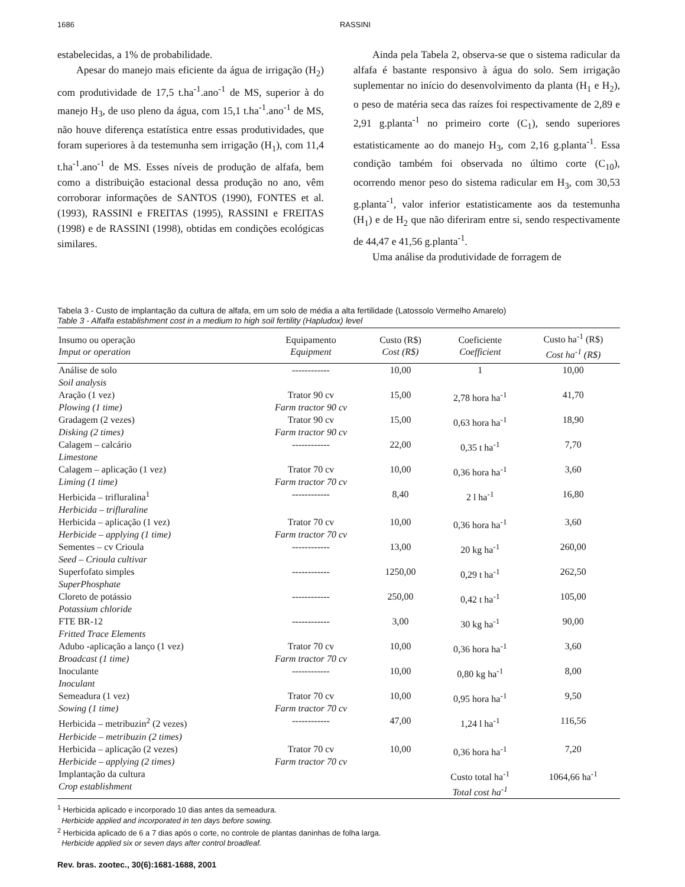1686 RASSINI
estabelecidas, a 1% de probabilidade.
Apesar do manejo mais eficiente da água de irrigação (H<sub>2</sub>) com produtividade de 17,5 t.ha<sup>-1</sup>.ano<sup>-1</sup> de MS, superior à do manejo H<sub>3</sub>, de uso pleno da água, com 15,1 t.ha<sup>-1</sup>.ano<sup>-1</sup> de MS, não houve diferença estatística entre essas produtividades, que foram superiores à da testemunha sem irrigação (H<sub>1</sub>), com 11,4 t.ha<sup>-1</sup>.ano<sup>-1</sup> de MS. Esses níveis de produção de alfafa, bem como a distribuição estacional dessa produção no ano, vêm corroborar informações de SANTOS (1990), FONTES et al. (1993), RASSINI e FREITAS (1995), RASSINI e FREITAS (1998) e de RASSINI (1998), obtidas em condições ecológicas similares.
Ainda pela Tabela 2, observa-se que o sistema radicular da alfafa é bastante responsivo à água do solo. Sem irrigação suplementar no início do desenvolvimento da planta (H<sub>1</sub> e H<sub>2</sub>), o peso de matéria seca das raízes foi respectivamente de 2,89 e 2,91 g.planta<sup>-1</sup> no primeiro corte (C<sub>1</sub>), sendo superiores estatisticamente ao do manejo H<sub>3</sub>, com 2,16 g.planta<sup>-1</sup>. Essa condição também foi observada no último corte (C<sub>10</sub>), ocorrendo menor peso do sistema radicular em H<sub>3</sub>, com 30,53 g.planta<sup>-1</sup>, valor inferior estatisticamente aos da testemunha (H<sub>1</sub>) e de H<sub>2</sub> que não diferiram entre si, sendo respectivamente de 44,47 e 41,56 g.planta<sup>-1</sup>.
Uma análise da produtividade de forragem de
Tabela 3 - Custo de implantação da cultura de alfafa, em um solo de média a alta fertilidade (Latossolo Vermelho Amarelo)
Table 3 - Alfalfa establishment cost in a medium to high soil fertility (Hapludox) level
| Insumo ou operação Imput or operation | Equipamento Equipment | Custo (R$) Cost (R$) | Coeficiente Coefficient | Custo ha<sup>-1</sup> (R$) Cost ha<sup>-1</sup> (R$) |
| --- | --- | --- | --- | --- |
| Análise de solo Soil analysis | ------------ | 10,00 | 1 | 10,00 |
| Aração (1 vez) Plowing (1 time) | Trator 90 cv Farm tractor 90 cv | 15,00 | 2,78 hora ha<sup>-1</sup> | 41,70 |
| Gradagem (2 vezes) Disking (2 times) | Trator 90 cv Farm tractor 90 cv | 15,00 | 0,63 hora ha<sup>-1</sup> | 18,90 |
| Calagem – calcário Limestone | ------------ | 22,00 | 0,35 t ha<sup>-1</sup> | 7,70 |
| Calagem – aplicação (1 vez) Liming (1 time) | Trator 70 cv Farm tractor 70 cv | 10,00 | 0,36 hora ha<sup>-1</sup> | 3,60 |
| Herbicida – trifluralina<sup>1</sup> Herbicida – trifluraline | ------------ | 8,40 | 2 l ha<sup>-1</sup> | 16,80 |
| Herbicida – aplicação (1 vez) Herbicide – applying (1 time) | Trator 70 cv Farm tractor 70 cv | 10,00 | 0,36 hora ha<sup>-1</sup> | 3,60 |
| Sementes – cv Crioula Seed – Crioula cultivar | ------------ | 13,00 | 20 kg ha<sup>-1</sup> | 260,00 |
| Superfofato simples SuperPhosphate | ------------ | 1250,00 | 0,29 t ha<sup>-1</sup> | 262,50 |
| Cloreto de potássio Potassium chloride | ------------ | 250,00 | 0,42 t ha<sup>-1</sup> | 105,00 |
| FTE BR-12 Fritted Trace Elements | ------------ | 3,00 | 30 kg ha<sup>-1</sup> | 90,00 |
| Adubo -aplicação a lanço (1 vez) Broadcast (1 time) | Trator 70 cv Farm tractor 70 cv | 10,00 | 0,36 hora ha<sup>-1</sup> | 3,60 |
| Inoculante Inoculant | ------------ | 10,00 | 0,80 kg ha<sup>-1</sup> | 8,00 |
| Semeadura (1 vez) Sowing (1 time) | Trator 70 cv Farm tractor 70 cv | 10,00 | 0,95 hora ha<sup>-1</sup> | 9,50 |
| Herbicida – metribuzin<sup>2</sup> (2 vezes) Herbicide – metribuzin (2 times) | ------------ | 47,00 | 1,24 l ha<sup>-1</sup> | 116,56 |
| Herbicida – aplicação (2 vezes) Herbicide – applying (2 times) | Trator 70 cv Farm tractor 70 cv | 10,00 | 0,36 hora ha<sup>-1</sup> | 7,20 |
| Implantação da cultura Crop establishment | | | Custo total ha<sup>-1</sup> Total cost ha<sup>-1</sup> | 1064,66 ha<sup>-1</sup> |
<sup>1</sup> Herbicida aplicado e incorporado 10 dias antes da semeadura.
Herbicide applied and incorporated in ten days before sowing.
<sup>2</sup> Herbicida aplicado de 6 a 7 dias após o corte, no controle de plantas daninhas de folha larga.
Herbicide applied six or seven days after control broadleaf.
Rev. bras. zootec., 30(6):1681-1688, 2001